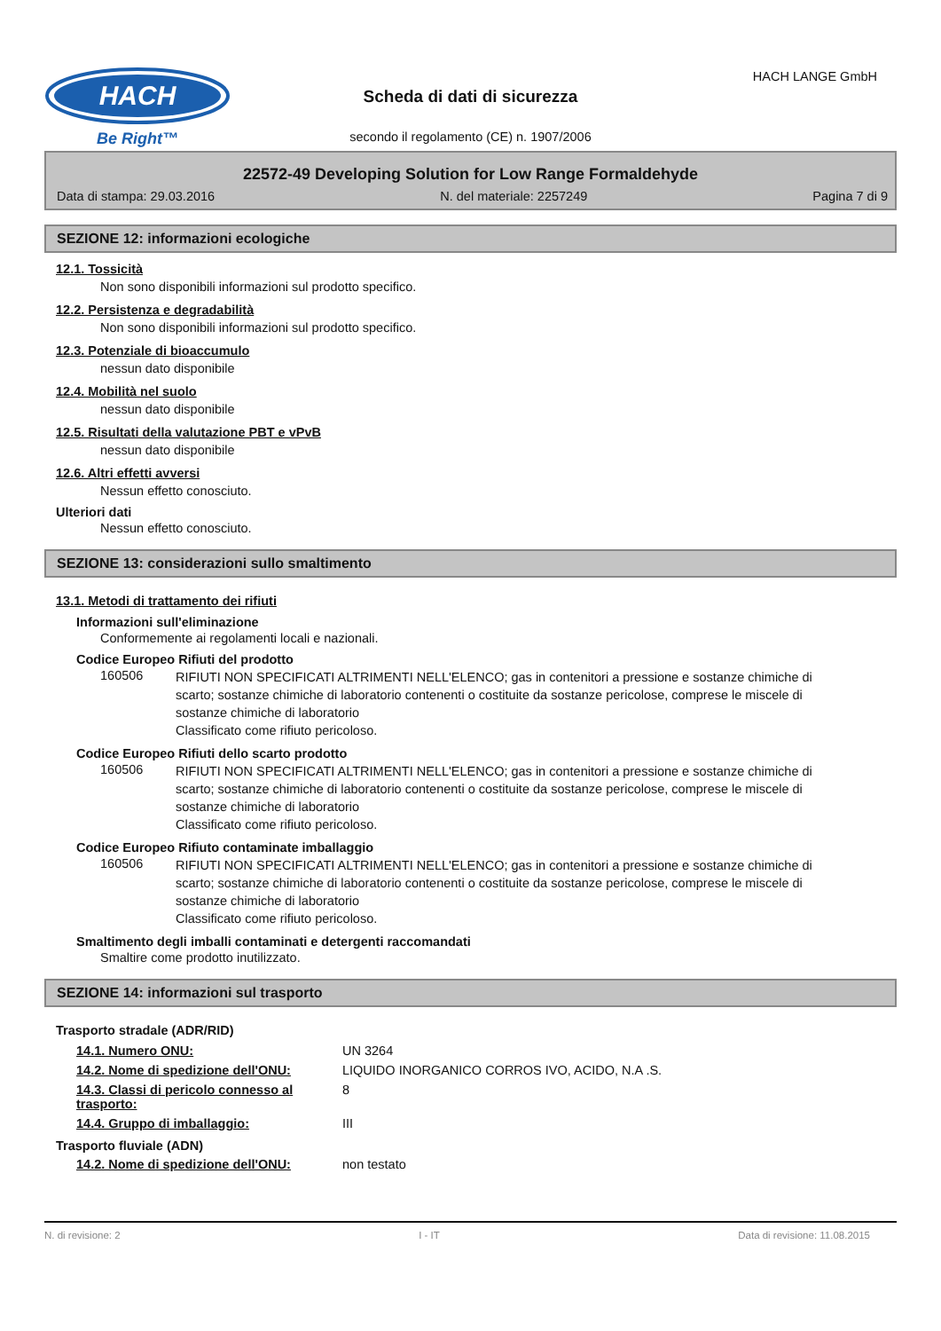HACH
Be Right™
HACH LANGE GmbH
Scheda di dati di sicurezza
secondo il regolamento (CE) n. 1907/2006
22572-49 Developing Solution for Low Range Formaldehyde
Data di stampa: 29.03.2016 N. del materiale: 2257249 Pagina 7 di 9
SEZIONE 12: informazioni ecologiche
12.1. Tossicità
Non sono disponibili informazioni sul prodotto specifico.
12.2. Persistenza e degradabilità
Non sono disponibili informazioni sul prodotto specifico.
12.3. Potenziale di bioaccumulo
nessun dato disponibile
12.4. Mobilità nel suolo
nessun dato disponibile
12.5. Risultati della valutazione PBT e vPvB
nessun dato disponibile
12.6. Altri effetti avversi
Nessun effetto conosciuto.
Ulteriori dati
Nessun effetto conosciuto.
SEZIONE 13: considerazioni sullo smaltimento
13.1. Metodi di trattamento dei rifiuti
Informazioni sull'eliminazione
Conformemente ai regolamenti locali e nazionali.
Codice Europeo Rifiuti del prodotto
160506 RIFIUTI NON SPECIFICATI ALTRIMENTI NELL'ELENCO; gas in contenitori a pressione e sostanze chimiche di scarto; sostanze chimiche di laboratorio contenenti o costituite da sostanze pericolose, comprese le miscele di sostanze chimiche di laboratorio
Classificato come rifiuto pericoloso.
Codice Europeo Rifiuti dello scarto prodotto
160506 RIFIUTI NON SPECIFICATI ALTRIMENTI NELL'ELENCO; gas in contenitori a pressione e sostanze chimiche di scarto; sostanze chimiche di laboratorio contenenti o costituite da sostanze pericolose, comprese le miscele di sostanze chimiche di laboratorio
Classificato come rifiuto pericoloso.
Codice Europeo Rifiuto contaminate imballaggio
160506 RIFIUTI NON SPECIFICATI ALTRIMENTI NELL'ELENCO; gas in contenitori a pressione e sostanze chimiche di scarto; sostanze chimiche di laboratorio contenenti o costituite da sostanze pericolose, comprese le miscele di sostanze chimiche di laboratorio
Classificato come rifiuto pericoloso.
Smaltimento degli imballi contaminati e detergenti raccomandati
Smaltire come prodotto inutilizzato.
SEZIONE 14: informazioni sul trasporto
Trasporto stradale (ADR/RID)
| 14.1. Numero ONU: | UN 3264 |
| 14.2. Nome di spedizione dell'ONU: | LIQUIDO INORGANICO CORROS IVO, ACIDO, N.A .S. |
| 14.3. Classi di pericolo connesso al trasporto: | 8 |
| 14.4. Gruppo di imballaggio: | III |
Trasporto fluviale (ADN)
| 14.2. Nome di spedizione dell'ONU: | non testato |
N. di revisione: 2 I - IT Data di revisione: 11.08.2015